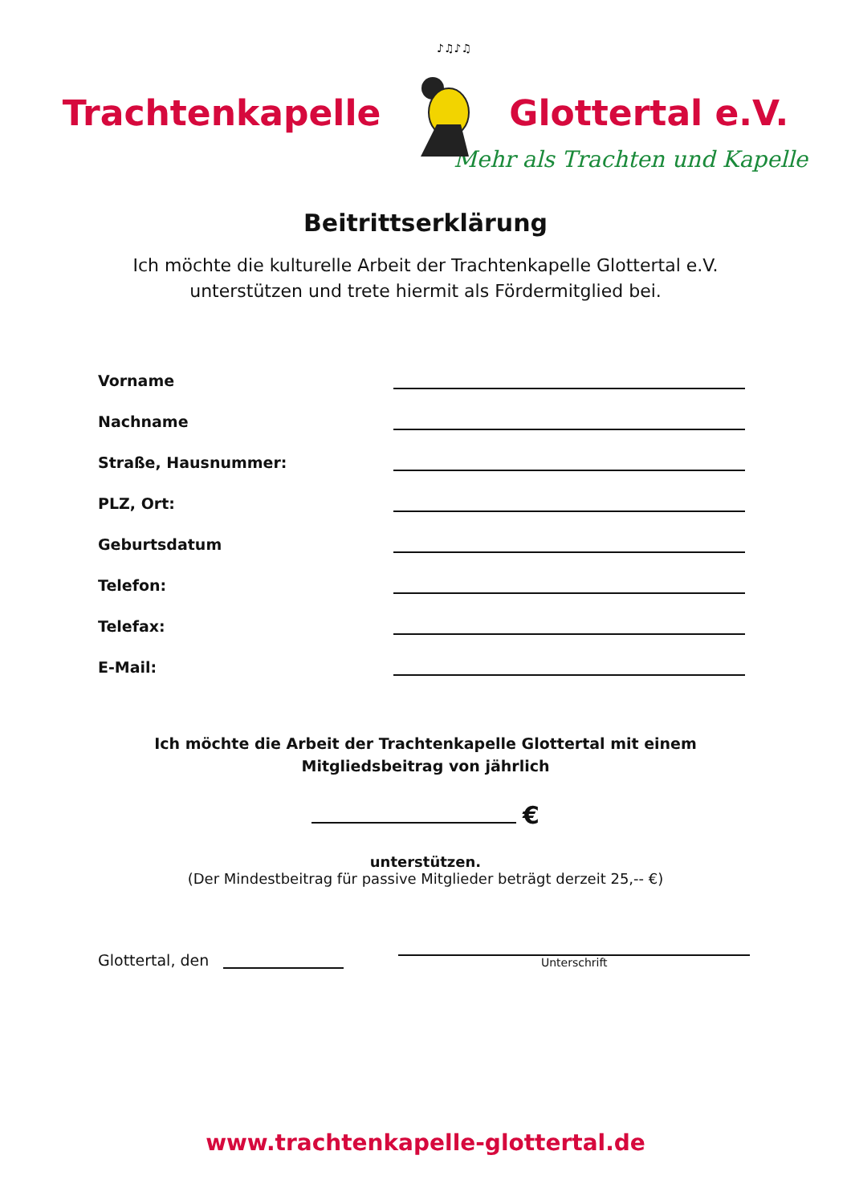Trachtenkapelle
♪♫♪♫
Glottertal e.V.
Mehr als Trachten und Kapelle
Beitrittserklärung
Ich möchte die kulturelle Arbeit der Trachtenkapelle Glottertal e.V.
unterstützen und trete hiermit als Fördermitglied bei.
Vorname
Nachname
Straße, Hausnummer:
PLZ, Ort:
Geburtsdatum
Telefon:
Telefax:
E-Mail:
Ich möchte die Arbeit der Trachtenkapelle Glottertal mit einem
Mitgliedsbeitrag von jährlich
€
unterstützen.
(Der Mindestbeitrag für passive Mitglieder beträgt derzeit 25,-- €)
Glottertal, den
Unterschrift
www.trachtenkapelle-glottertal.de